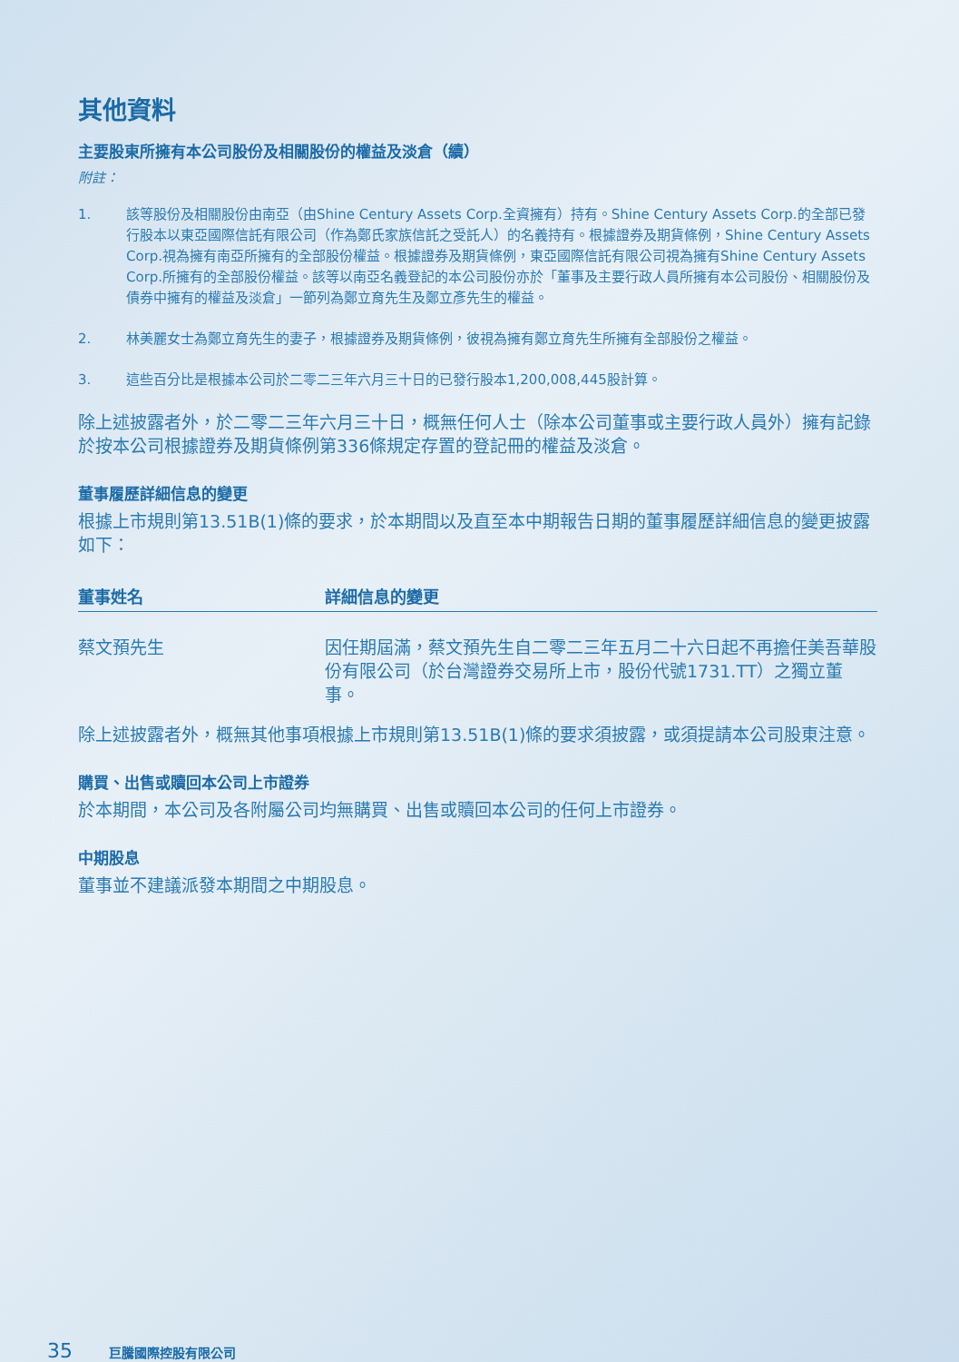其他資料
主要股東所擁有本公司股份及相關股份的權益及淡倉（續）
附註：
1. 該等股份及相關股份由南亞（由Shine Century Assets Corp.全資擁有）持有。Shine Century Assets Corp.的全部已發行股本以東亞國際信託有限公司（作為鄭氏家族信託之受託人）的名義持有。根據證券及期貨條例，Shine Century Assets Corp.視為擁有南亞所擁有的全部股份權益。根據證券及期貨條例，東亞國際信託有限公司視為擁有Shine Century Assets Corp.所擁有的全部股份權益。該等以南亞名義登記的本公司股份亦於「董事及主要行政人員所擁有本公司股份、相關股份及債券中擁有的權益及淡倉」一節列為鄭立育先生及鄭立彥先生的權益。
2. 林美麗女士為鄭立育先生的妻子，根據證券及期貨條例，彼視為擁有鄭立育先生所擁有全部股份之權益。
3. 這些百分比是根據本公司於二零二三年六月三十日的已發行股本1,200,008,445股計算。
除上述披露者外，於二零二三年六月三十日，概無任何人士（除本公司董事或主要行政人員外）擁有記錄於按本公司根據證券及期貨條例第336條規定存置的登記冊的權益及淡倉。
董事履歷詳細信息的變更
根據上市規則第13.51B(1)條的要求，於本期間以及直至本中期報告日期的董事履歷詳細信息的變更披露如下：
| 董事姓名 | 詳細信息的變更 |
| --- | --- |
| 蔡文預先生 | 因任期屆滿，蔡文預先生自二零二三年五月二十六日起不再擔任美吾華股份有限公司（於台灣證券交易所上市，股份代號1731.TT）之獨立董事。 |
除上述披露者外，概無其他事項根據上市規則第13.51B(1)條的要求須披露，或須提請本公司股東注意。
購買、出售或贖回本公司上市證券
於本期間，本公司及各附屬公司均無購買、出售或贖回本公司的任何上市證券。
中期股息
董事並不建議派發本期間之中期股息。
35 巨騰國際控股有限公司